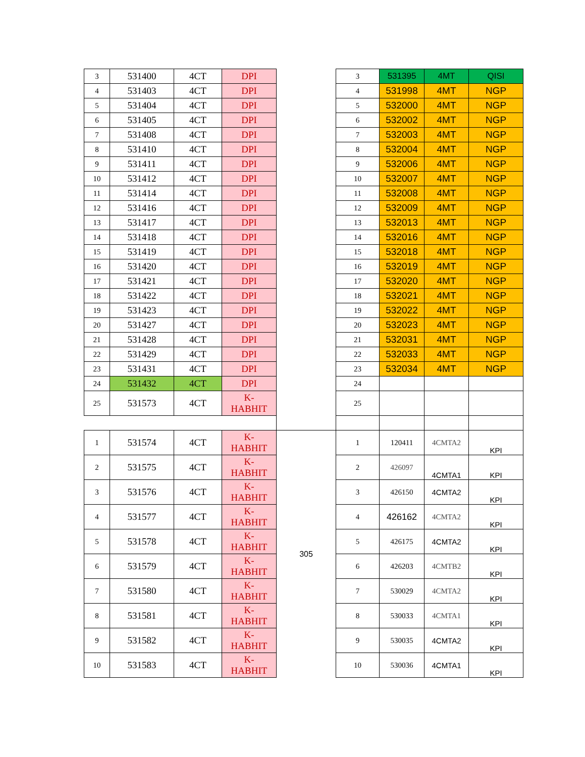| 3 | 531400 | 4CT | DPI | | 3 | 531395 | 4MT | QISI |
| 4 | 531403 | 4CT | DPI | | 4 | 531998 | 4MT | NGP |
| 5 | 531404 | 4CT | DPI | | 5 | 532000 | 4MT | NGP |
| 6 | 531405 | 4CT | DPI | | 6 | 532002 | 4MT | NGP |
| 7 | 531408 | 4CT | DPI | | 7 | 532003 | 4MT | NGP |
| 8 | 531410 | 4CT | DPI | | 8 | 532004 | 4MT | NGP |
| 9 | 531411 | 4CT | DPI | | 9 | 532006 | 4MT | NGP |
| 10 | 531412 | 4CT | DPI | | 10 | 532007 | 4MT | NGP |
| 11 | 531414 | 4CT | DPI | | 11 | 532008 | 4MT | NGP |
| 12 | 531416 | 4CT | DPI | | 12 | 532009 | 4MT | NGP |
| 13 | 531417 | 4CT | DPI | | 13 | 532013 | 4MT | NGP |
| 14 | 531418 | 4CT | DPI | | 14 | 532016 | 4MT | NGP |
| 15 | 531419 | 4CT | DPI | | 15 | 532018 | 4MT | NGP |
| 16 | 531420 | 4CT | DPI | | 16 | 532019 | 4MT | NGP |
| 17 | 531421 | 4CT | DPI | | 17 | 532020 | 4MT | NGP |
| 18 | 531422 | 4CT | DPI | | 18 | 532021 | 4MT | NGP |
| 19 | 531423 | 4CT | DPI | | 19 | 532022 | 4MT | NGP |
| 20 | 531427 | 4CT | DPI | | 20 | 532023 | 4MT | NGP |
| 21 | 531428 | 4CT | DPI | | 21 | 532031 | 4MT | NGP |
| 22 | 531429 | 4CT | DPI | | 22 | 532033 | 4MT | NGP |
| 23 | 531431 | 4CT | DPI | | 23 | 532034 | 4MT | NGP |
| 24 | 531432 | 4CT | DPI | | 24 | | | |
| 25 | 531573 | 4CT | K- HABHIT | | 25 | | | |
| 1 | 531574 | 4CT | K- HABHIT | 305 | 1 | 120411 | 4CMTA2 | KPI |
| 2 | 531575 | 4CT | K- HABHIT | | 2 | 426097 | 4CMTA1 | KPI |
| 3 | 531576 | 4CT | K- HABHIT | | 3 | 426150 | 4CMTA2 | KPI |
| 4 | 531577 | 4CT | K- HABHIT | | 4 | 426162 | 4CMTA2 | KPI |
| 5 | 531578 | 4CT | K- HABHIT | | 5 | 426175 | 4CMTA2 | KPI |
| 6 | 531579 | 4CT | K- HABHIT | | 6 | 426203 | 4CMTB2 | KPI |
| 7 | 531580 | 4CT | K- HABHIT | | 7 | 530029 | 4CMTA2 | KPI |
| 8 | 531581 | 4CT | K- HABHIT | | 8 | 530033 | 4CMTA1 | KPI |
| 9 | 531582 | 4CT | K- HABHIT | | 9 | 530035 | 4CMTA2 | KPI |
| 10 | 531583 | 4CT | K- HABHIT | | 10 | 530036 | 4CMTA1 | KPI |